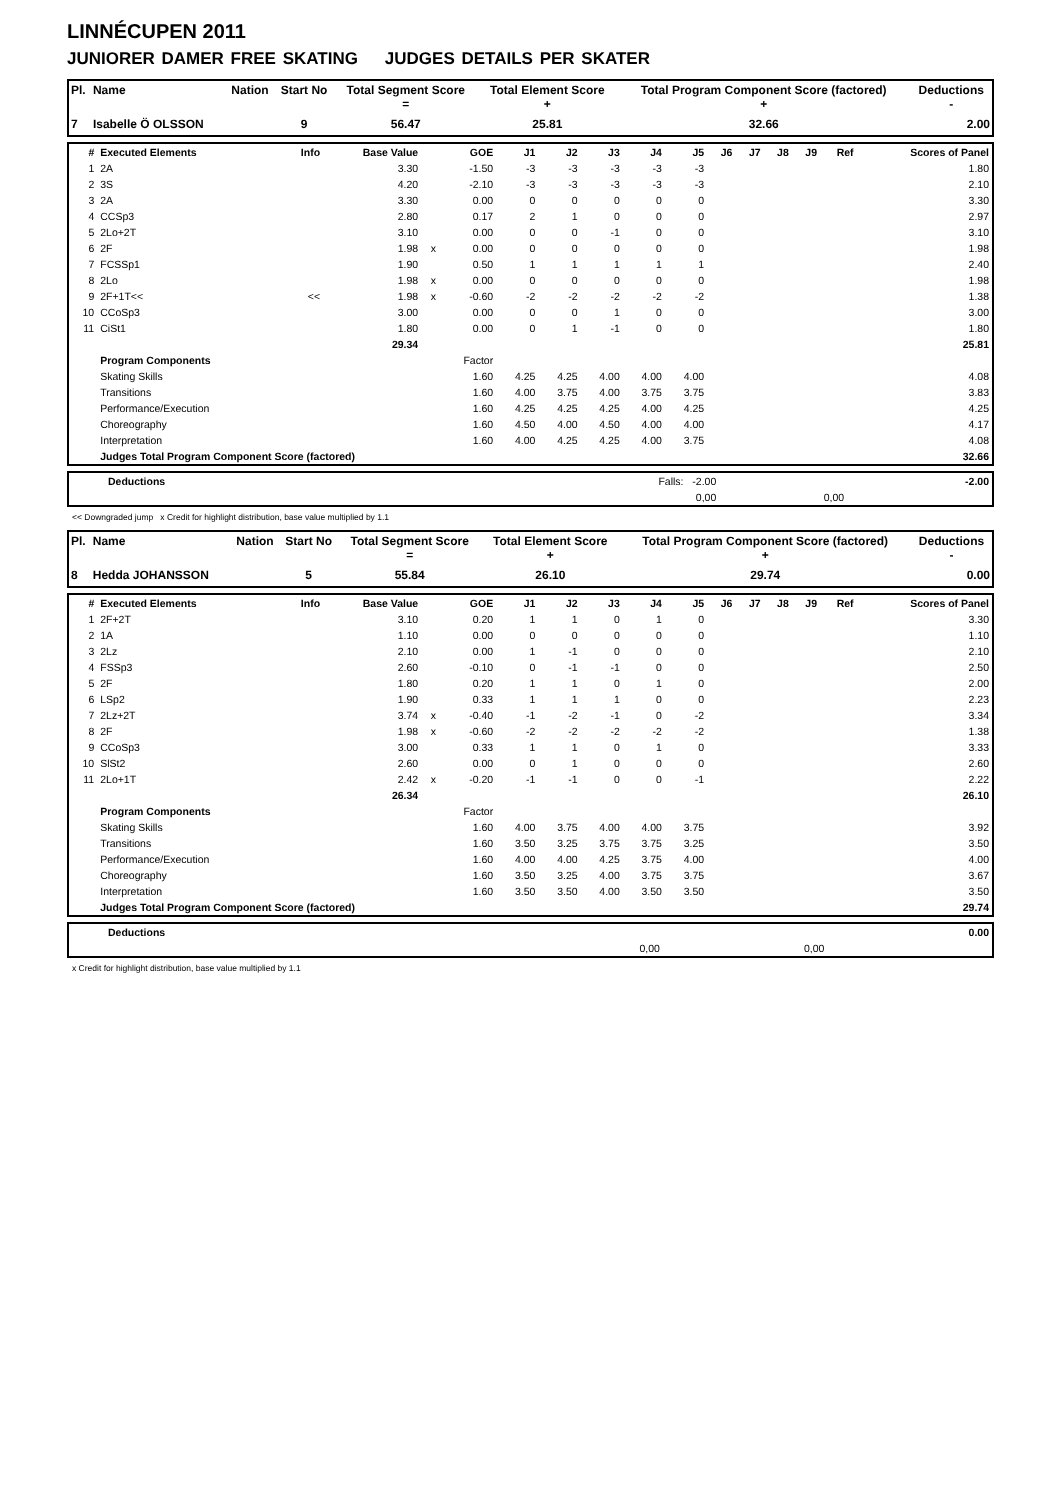LINNÉCUPEN 2011
JUNIORER DAMER FREE SKATING JUDGES DETAILS PER SKATER
| Pl. | Name | Nation | Start No | Total Segment Score = | Total Element Score + | Total Program Component Score (factored) + | Deductions - |
| --- | --- | --- | --- | --- | --- | --- | --- |
| 7 | Isabelle Ö OLSSON | | 9 | 56.47 | 25.81 | 32.66 | 2.00 |
| # | Executed Elements | Info | Base Value | | GOE | J1 | J2 | J3 | J4 | J5 | J6 | J7 | J8 | J9 | Ref | Scores of Panel |
| --- | --- | --- | --- | --- | --- | --- | --- | --- | --- | --- | --- | --- | --- | --- | --- | --- |
| 1 | 2A | | 3.30 | | -1.50 | -3 | -3 | -3 | -3 | -3 | | | | | | 1.80 |
| 2 | 3S | | 4.20 | | -2.10 | -3 | -3 | -3 | -3 | -3 | | | | | | 2.10 |
| 3 | 2A | | 3.30 | | 0.00 | 0 | 0 | 0 | 0 | 0 | | | | | | 3.30 |
| 4 | CCSp3 | | 2.80 | | 0.17 | 2 | 1 | 0 | 0 | 0 | | | | | | 2.97 |
| 5 | 2Lo+2T | | 3.10 | | 0.00 | 0 | 0 | -1 | 0 | 0 | | | | | | 3.10 |
| 6 | 2F | | 1.98 | x | 0.00 | 0 | 0 | 0 | 0 | 0 | | | | | | 1.98 |
| 7 | FCSSp1 | | 1.90 | | 0.50 | 1 | 1 | 1 | 1 | 1 | | | | | | 2.40 |
| 8 | 2Lo | | 1.98 | x | 0.00 | 0 | 0 | 0 | 0 | 0 | | | | | | 1.98 |
| 9 | 2F+1T<< | << | 1.98 | x | -0.60 | -2 | -2 | -2 | -2 | -2 | | | | | | 1.38 |
| 10 | CCoSp3 | | 3.00 | | 0.00 | 0 | 0 | 1 | 0 | 0 | | | | | | 3.00 |
| 11 | CiSt1 | | 1.80 | | 0.00 | 0 | 1 | -1 | 0 | 0 | | | | | | 1.80 |
| | | | 29.34 | | | | | | | | | | | | | 25.81 |
| | Program Components | | | | Factor | | | | | | | | | | | |
| | Skating Skills | | | | 1.60 | 4.25 | 4.25 | 4.00 | 4.00 | 4.00 | | | | | | 4.08 |
| | Transitions | | | | 1.60 | 4.00 | 3.75 | 4.00 | 3.75 | 3.75 | | | | | | 3.83 |
| | Performance/Execution | | | | 1.60 | 4.25 | 4.25 | 4.25 | 4.00 | 4.25 | | | | | | 4.25 |
| | Choreography | | | | 1.60 | 4.50 | 4.00 | 4.50 | 4.00 | 4.00 | | | | | | 4.17 |
| | Interpretation | | | | 1.60 | 4.00 | 4.25 | 4.25 | 4.00 | 3.75 | | | | | | 4.08 |
| | Judges Total Program Component Score (factored) | | | | | | | | | | | | | | | 32.66 |
| | Deductions | Falls: -2.00 | | -2.00 |
| | | 0,00 | 0,00 | |
<< Downgraded jump x Credit for highlight distribution, base value multiplied by 1.1
| Pl. | Name | Nation | Start No | Total Segment Score = | Total Element Score + | Total Program Component Score (factored) + | Deductions - |
| --- | --- | --- | --- | --- | --- | --- | --- |
| 8 | Hedda JOHANSSON | | 5 | 55.84 | 26.10 | 29.74 | 0.00 |
| # | Executed Elements | Info | Base Value | | GOE | J1 | J2 | J3 | J4 | J5 | J6 | J7 | J8 | J9 | Ref | Scores of Panel |
| --- | --- | --- | --- | --- | --- | --- | --- | --- | --- | --- | --- | --- | --- | --- | --- | --- |
| 1 | 2F+2T | | 3.10 | | 0.20 | 1 | 1 | 0 | 1 | 0 | | | | | | 3.30 |
| 2 | 1A | | 1.10 | | 0.00 | 0 | 0 | 0 | 0 | 0 | | | | | | 1.10 |
| 3 | 2Lz | | 2.10 | | 0.00 | 1 | -1 | 0 | 0 | 0 | | | | | | 2.10 |
| 4 | FSSp3 | | 2.60 | | -0.10 | 0 | -1 | -1 | 0 | 0 | | | | | | 2.50 |
| 5 | 2F | | 1.80 | | 0.20 | 1 | 1 | 0 | 1 | 0 | | | | | | 2.00 |
| 6 | LSp2 | | 1.90 | | 0.33 | 1 | 1 | 1 | 0 | 0 | | | | | | 2.23 |
| 7 | 2Lz+2T | | 3.74 | x | -0.40 | -1 | -2 | -1 | 0 | -2 | | | | | | 3.34 |
| 8 | 2F | | 1.98 | x | -0.60 | -2 | -2 | -2 | -2 | -2 | | | | | | 1.38 |
| 9 | CCoSp3 | | 3.00 | | 0.33 | 1 | 1 | 0 | 1 | 0 | | | | | | 3.33 |
| 10 | SlSt2 | | 2.60 | | 0.00 | 0 | 1 | 0 | 0 | 0 | | | | | | 2.60 |
| 11 | 2Lo+1T | | 2.42 | x | -0.20 | -1 | -1 | 0 | 0 | -1 | | | | | | 2.22 |
| | | | 26.34 | | | | | | | | | | | | | 26.10 |
| | Program Components | | | | Factor | | | | | | | | | | | |
| | Skating Skills | | | | 1.60 | 4.00 | 3.75 | 4.00 | 4.00 | 3.75 | | | | | | 3.92 |
| | Transitions | | | | 1.60 | 3.50 | 3.25 | 3.75 | 3.75 | 3.25 | | | | | | 3.50 |
| | Performance/Execution | | | | 1.60 | 4.00 | 4.00 | 4.25 | 3.75 | 4.00 | | | | | | 4.00 |
| | Choreography | | | | 1.60 | 3.50 | 3.25 | 4.00 | 3.75 | 3.75 | | | | | | 3.67 |
| | Interpretation | | | | 1.60 | 3.50 | 3.50 | 4.00 | 3.50 | 3.50 | | | | | | 3.50 |
| | Judges Total Program Component Score (factored) | | | | | | | | | | | | | | | 29.74 |
| | Deductions | | | 0.00 |
| | | 0,00 | 0,00 | |
x Credit for highlight distribution, base value multiplied by 1.1